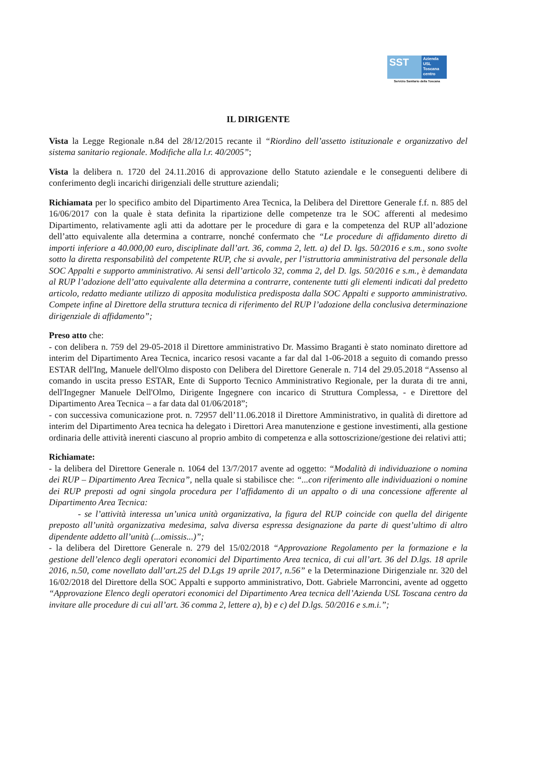SST
Azienda
USL
Toscana
centro
Servizio Sanitario della Toscana
IL DIRIGENTE
Vista la Legge Regionale n.84 del 28/12/2015 recante il “Riordino dell’assetto istituzionale e organizzativo del sistema sanitario regionale. Modifiche alla l.r. 40/2005”;
Vista la delibera n. 1720 del 24.11.2016 di approvazione dello Statuto aziendale e le conseguenti delibere di conferimento degli incarichi dirigenziali delle strutture aziendali;
Richiamata per lo specifico ambito del Dipartimento Area Tecnica, la Delibera del Direttore Generale f.f. n. 885 del 16/06/2017 con la quale è stata definita la ripartizione delle competenze tra le SOC afferenti al medesimo Dipartimento, relativamente agli atti da adottare per le procedure di gara e la competenza del RUP all’adozione dell’atto equivalente alla determina a contrarre, nonché confermato che “Le procedure di affidamento diretto di importi inferiore a 40.000,00 euro, disciplinate dall’art. 36, comma 2, lett. a) del D. lgs. 50/2016 e s.m., sono svolte sotto la diretta responsabilità del competente RUP, che si avvale, per l’istruttoria amministrativa del personale della SOC Appalti e supporto amministrativo. Ai sensi dell’articolo 32, comma 2, del D. lgs. 50/2016 e s.m., è demandata al RUP l’adozione dell’atto equivalente alla determina a contrarre, contenente tutti gli elementi indicati dal predetto articolo, redatto mediante utilizzo di apposita modulistica predisposta dalla SOC Appalti e supporto amministrativo. Compete infine al Direttore della struttura tecnica di riferimento del RUP l’adozione della conclusiva determinazione dirigenziale di affidamento”;
Preso atto che:
- con delibera n. 759 del 29-05-2018 il Direttore amministrativo Dr. Massimo Braganti è stato nominato direttore ad interim del Dipartimento Area Tecnica, incarico resosi vacante a far dal dal 1-06-2018 a seguito di comando presso ESTAR dell'Ing, Manuele dell'Olmo disposto con Delibera del Direttore Generale n. 714 del 29.05.2018 “Assenso al comando in uscita presso ESTAR, Ente di Supporto Tecnico Amministrativo Regionale, per la durata di tre anni, dell'Ingegner Manuele Dell'Olmo, Dirigente Ingegnere con incarico di Struttura Complessa, - e Direttore del Dipartimento Area Tecnica – a far data dal 01/06/2018”;
- con successiva comunicazione prot. n. 72957 dell’11.06.2018 il Direttore Amministrativo, in qualità di direttore ad interim del Dipartimento Area tecnica ha delegato i Direttori Area manutenzione e gestione investimenti, alla gestione ordinaria delle attività inerenti ciascuno al proprio ambito di competenza e alla sottoscrizione/gestione dei relativi atti;
Richiamate:
- la delibera del Direttore Generale n. 1064 del 13/7/2017 avente ad oggetto: “Modalità di individuazione o nomina dei RUP – Dipartimento Area Tecnica”, nella quale si stabilisce che: “...con riferimento alle individuazioni o nomine dei RUP preposti ad ogni singola procedura per l’affidamento di un appalto o di una concessione afferente al Dipartimento Area Tecnica:
- se l’attività interessa un’unica unità organizzativa, la figura del RUP coincide con quella del dirigente preposto all’unità organizzativa medesima, salva diversa espressa designazione da parte di quest’ultimo di altro dipendente addetto all’unità (...omissis...)”;
- la delibera del Direttore Generale n. 279 del 15/02/2018 “Approvazione Regolamento per la formazione e la gestione dell’elenco degli operatori economici del Dipartimento Area tecnica, di cui all’art. 36 del D.lgs. 18 aprile 2016, n.50, come novellato dall’art.25 del D.Lgs 19 aprile 2017, n.56” e la Determinazione Dirigenziale nr. 320 del 16/02/2018 del Direttore della SOC Appalti e supporto amministrativo, Dott. Gabriele Marroncini, avente ad oggetto “Approvazione Elenco degli operatori economici del Dipartimento Area tecnica dell’Azienda USL Toscana centro da invitare alle procedure di cui all’art. 36 comma 2, lettere a), b) e c) del D.lgs. 50/2016 e s.m.i.”;